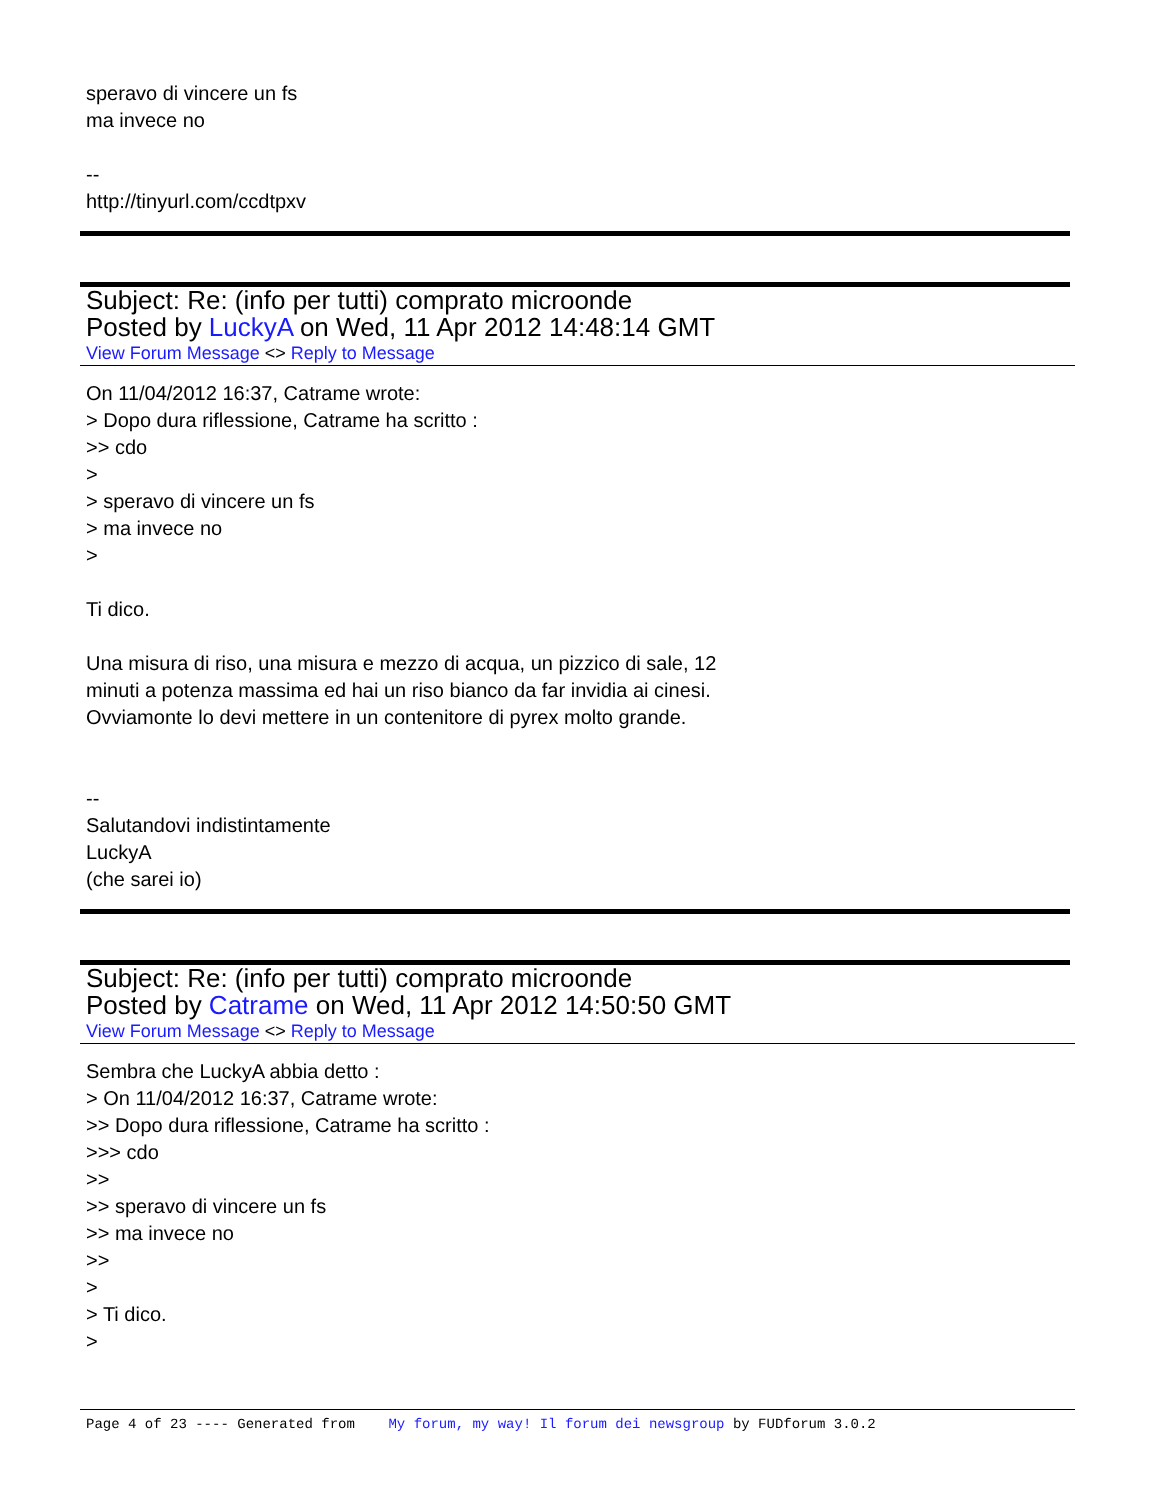speravo di vincere un fs
ma invece no
--
http://tinyurl.com/ccdtpxv
Subject: Re: (info per tutti) comprato microonde
Posted by LuckyA on Wed, 11 Apr 2012 14:48:14 GMT
View Forum Message <> Reply to Message
On 11/04/2012 16:37, Catrame wrote:
> Dopo dura riflessione, Catrame ha scritto :
>> cdo
>
> speravo di vincere un fs
> ma invece no
>
Ti dico.
Una misura di riso, una misura e mezzo di acqua, un pizzico di sale, 12
minuti a potenza massima ed hai un riso bianco da far invidia ai cinesi.
Ovviamonte lo devi mettere in un contenitore di pyrex molto grande.
--
Salutandovi indistintamente
LuckyA
(che sarei io)
Subject: Re: (info per tutti) comprato microonde
Posted by Catrame on Wed, 11 Apr 2012 14:50:50 GMT
View Forum Message <> Reply to Message
Sembra che LuckyA abbia detto :
> On 11/04/2012 16:37, Catrame wrote:
>> Dopo dura riflessione, Catrame ha scritto :
>>> cdo
>>
>> speravo di vincere un fs
>> ma invece no
>>
>
> Ti dico.
>
Page 4 of 23 ---- Generated from My forum, my way! Il forum dei newsgroup by FUDforum 3.0.2